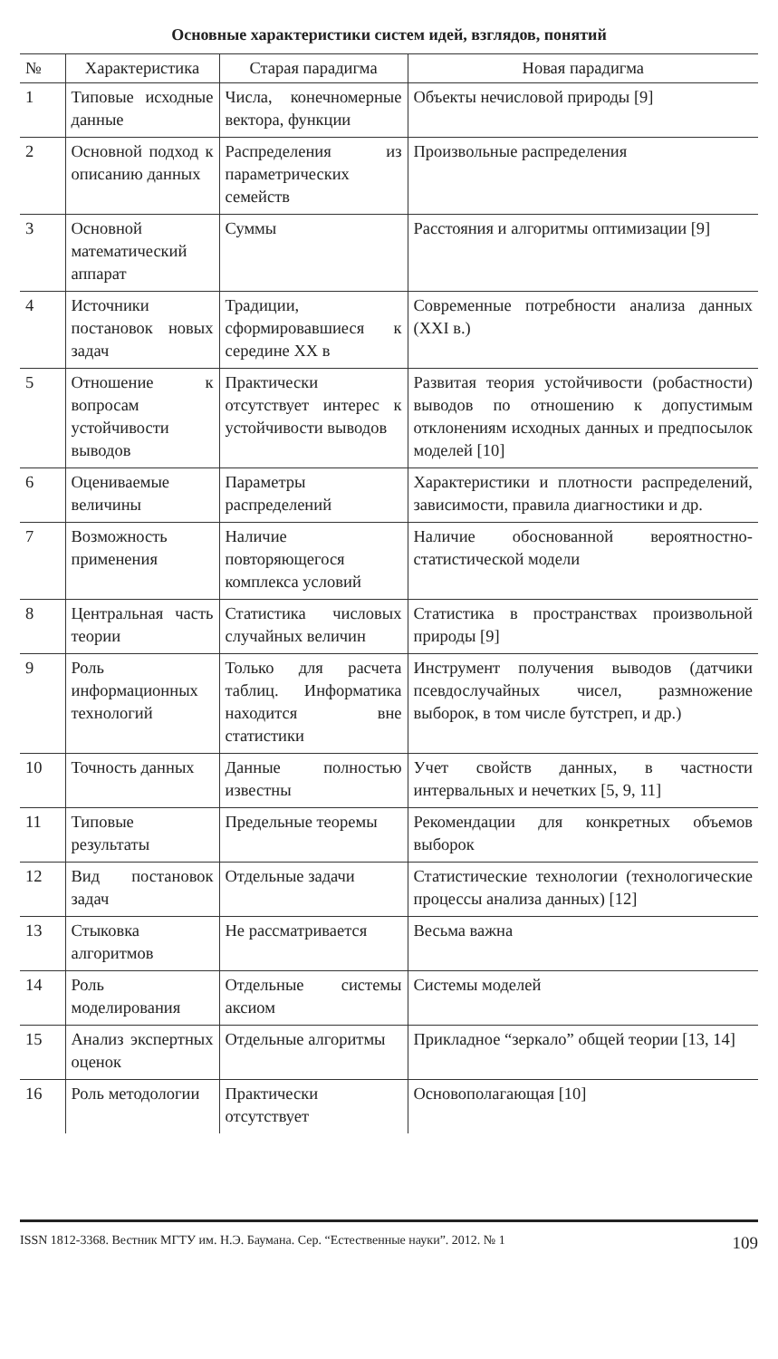Основные характеристики систем идей, взглядов, понятий
| № | Характеристика | Старая парадигма | Новая парадигма |
| --- | --- | --- | --- |
| 1 | Типовые исходные данные | Числа, конечномерные вектора, функции | Объекты нечисловой природы [9] |
| 2 | Основной подход к описанию данных | Распределения из параметрических семейств | Произвольные распределения |
| 3 | Основной математический аппарат | Суммы | Расстояния и алгоритмы оптимизации [9] |
| 4 | Источники постановок новых задач | Традиции, сформировавшиеся к середине XX в | Современные потребности анализа данных (XXI в.) |
| 5 | Отношение к вопросам устойчивости выводов | Практически отсутствует интерес к устойчивости выводов | Развитая теория устойчивости (робастности) выводов по отношению к допустимым отклонениям исходных данных и предпосылок моделей [10] |
| 6 | Оцениваемые величины | Параметры распределений | Характеристики и плотности распределений, зависимости, правила диагностики и др. |
| 7 | Возможность применения | Наличие повторяющегося комплекса условий | Наличие обоснованной вероятностно-статистической модели |
| 8 | Центральная часть теории | Статистика числовых случайных величин | Статистика в пространствах произвольной природы [9] |
| 9 | Роль информационных технологий | Только для расчета таблиц. Информатика находится вне статистики | Инструмент получения выводов (датчики псевдослучайных чисел, размножение выборок, в том числе бутстреп, и др.) |
| 10 | Точность данных | Данные полностью известны | Учет свойств данных, в частности интервальных и нечетких [5, 9, 11] |
| 11 | Типовые результаты | Предельные теоремы | Рекомендации для конкретных объемов выборок |
| 12 | Вид постановок задач | Отдельные задачи | Статистические технологии (технологические процессы анализа данных) [12] |
| 13 | Стыковка алгоритмов | Не рассматривается | Весьма важна |
| 14 | Роль моделирования | Отдельные системы аксиом | Системы моделей |
| 15 | Анализ экспертных оценок | Отдельные алгоритмы | Прикладное “зеркало” общей теории [13, 14] |
| 16 | Роль методологии | Практически отсутствует | Основополагающая [10] |
ISSN 1812-3368. Вестник МГТУ им. Н.Э. Баумана. Сер. “Естественные науки”. 2012. № 1 109